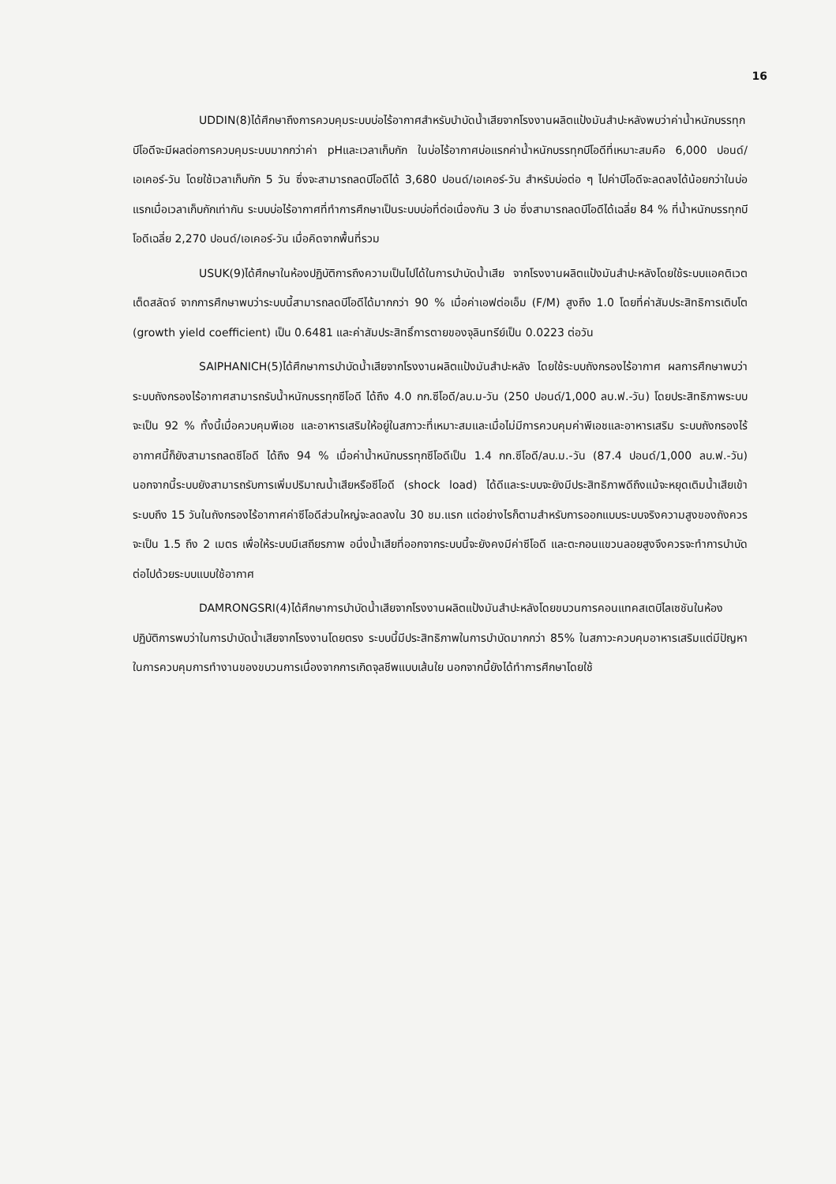16
UDDIN(8)ได้ศึกษาถึงการควบคุมระบบบ่อไร้อากาศสำหรับบำบัดน้ำเสียจากโรงงานผลิตแป้งมันสำปะหลังพบว่าค่าน้ำหนักบรรทุกบีโอดีจะมีผลต่อการควบคุมระบบมากกว่าค่า pHและเวลาเก็บกัก ในบ่อไร้อากาศบ่อแรกค่าน้ำหนักบรรทุกบีโอดีที่เหมาะสมคือ 6,000 ปอนด์/เอเคอร์-วัน โดยใช้เวลาเก็บกัก 5 วัน ซึ่งจะสามารถลดบีโอดีได้ 3,680 ปอนด์/เอเคอร์-วัน สำหรับบ่อต่อ ๆ ไปค่าบีโอดีจะลดลงได้น้อยกว่าในบ่อแรกเมื่อเวลาเก็บกักเท่ากัน ระบบบ่อไร้อากาศที่ทำการศึกษาเป็นระบบบ่อที่ต่อเนื่องกัน 3 บ่อ ซึ่งสามารถลดบีโอดีได้เฉลี่ย 84 % ที่น้ำหนักบรรทุกบีโอดีเฉลี่ย 2,270 ปอนด์/เอเคอร์-วัน เมื่อคิดจากพื้นที่รวม
USUK(9)ได้ศึกษาในห้องปฏิบัติการถึงความเป็นไปได้ในการบำบัดน้ำเสีย จากโรงงานผลิตแป้งมันสำปะหลังโดยใช้ระบบแอคติเวตเต็ดสลัดจ์ จากการศึกษาพบว่าระบบนี้สามารถลดบีโอดีได้มากกว่า 90 % เมื่อค่าเอฟต่อเอ็ม (F/M) สูงถึง 1.0 โดยที่ค่าสัมประสิทธิการเติบโต (growth yield coefficient) เป็น 0.6481 และค่าสัมประสิทธิ์การตายของจุลินทรีย์เป็น 0.0223 ต่อวัน
SAIPHANICH(5)ได้ศึกษาการบำบัดน้ำเสียจากโรงงานผลิตแป้งมันสำปะหลัง โดยใช้ระบบถังกรองไร้อากาศ ผลการศึกษาพบว่า ระบบถังกรองไร้อากาศสามารถรับน้ำหนักบรรทุกซีโอดี ได้ถึง 4.0 กก.ซีโอดี/ลบ.ม-วัน (250 ปอนด์/1,000 ลบ.ฟ.-วัน) โดยประสิทธิภาพระบบจะเป็น 92 % ทั้งนี้เมื่อควบคุมพีเอช และอาหารเสริมให้อยู่ในสภาวะที่เหมาะสมและเมื่อไม่มีการควบคุมค่าพีเอชและอาหารเสริม ระบบถังกรองไร้อากาศนี้ก็ยังสามารถลดซีโอดี ได้ถึง 94 % เมื่อค่าน้ำหนักบรรทุกซีโอดีเป็น 1.4 กก.ซีโอดี/ลบ.ม.-วัน (87.4 ปอนด์/1,000 ลบ.ฟ.-วัน) นอกจากนี้ระบบยังสามารถรับการเพิ่มปริมาณน้ำเสียหรือซีโอดี (shock load) ได้ดีและระบบจะยังมีประสิทธิภาพดีถึงแม้จะหยุดเติมน้ำเสียเข้าระบบถึง 15 วันในถังกรองไร้อากาศค่าซีโอดีส่วนใหญ่จะลดลงใน 30 ชม.แรก แต่อย่างไรก็ตามสำหรับการออกแบบระบบจริงความสูงของถังควรจะเป็น 1.5 ถึง 2 เมตร เพื่อให้ระบบมีเสถียรภาพ อนึ่งน้ำเสียที่ออกจากระบบนี้จะยังคงมีค่าซีโอดี และตะกอนแขวนลอยสูงจึงควรจะทำการบำบัดต่อไปด้วยระบบแบบใช้อากาศ
DAMRONGSRI(4)ได้ศึกษาการบำบัดน้ำเสียจากโรงงานผลิตแป้งมันสำปะหลังโดยขบวนการคอนแทคสเตบิไลเซชันในห้องปฏิบัติการพบว่าในการบำบัดน้ำเสียจากโรงงานโดยตรง ระบบนี้มีประสิทธิภาพในการบำบัดมากกว่า 85% ในสภาวะควบคุมอาหารเสริมแต่มีปัญหาในการควบคุมการทำงานของขบวนการเนื่องจากการเกิดจุลชีพแบบเส้นใย นอกจากนี้ยังได้ทำการศึกษาโดยใช้